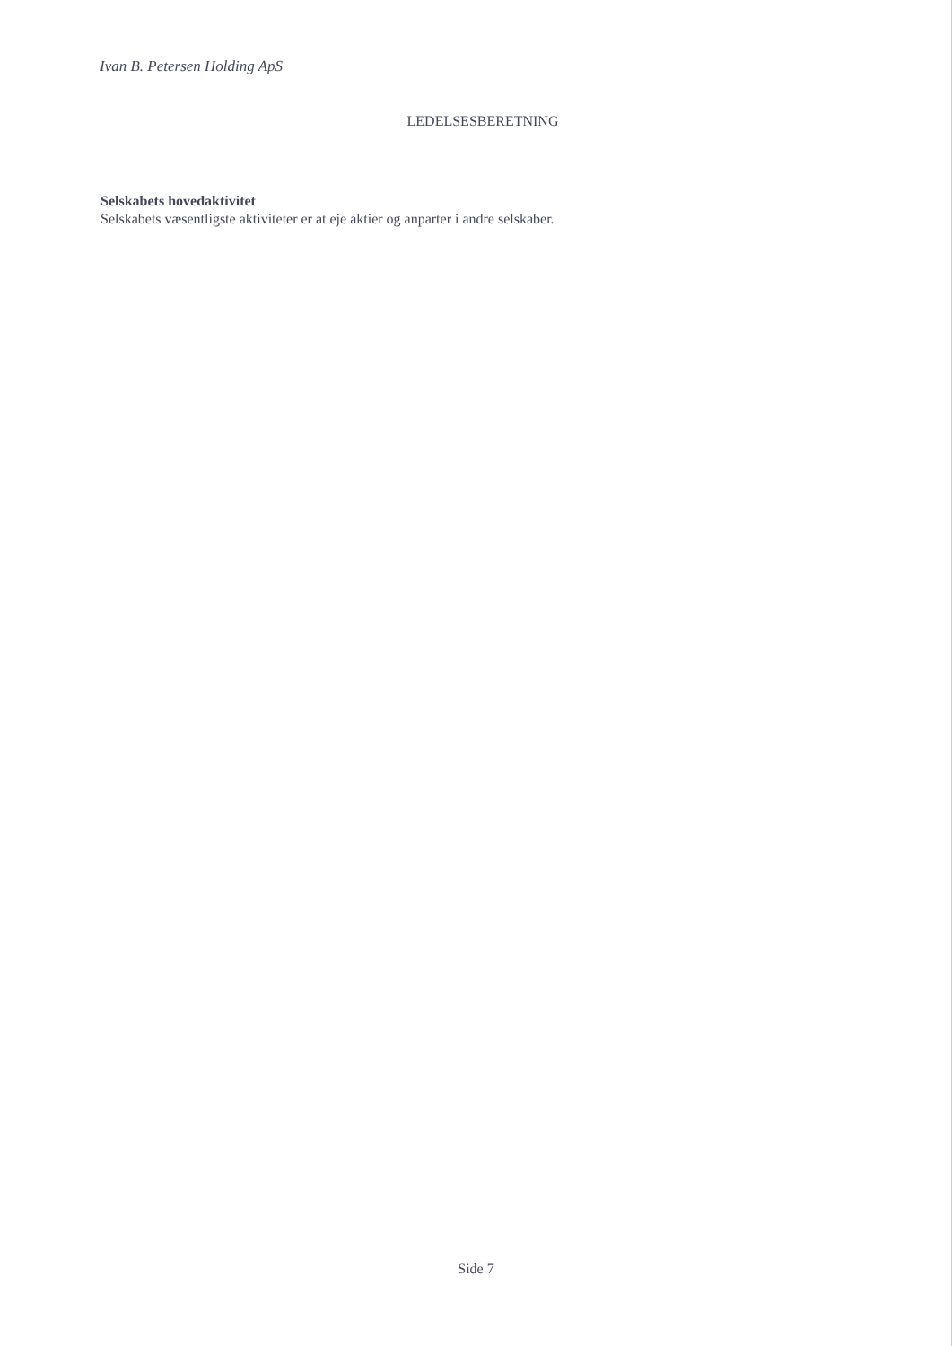Ivan B. Petersen Holding ApS
LEDELSESBERETNING
Selskabets hovedaktivitet
Selskabets væsentligste aktiviteter er at eje aktier og anparter i andre selskaber.
Side 7